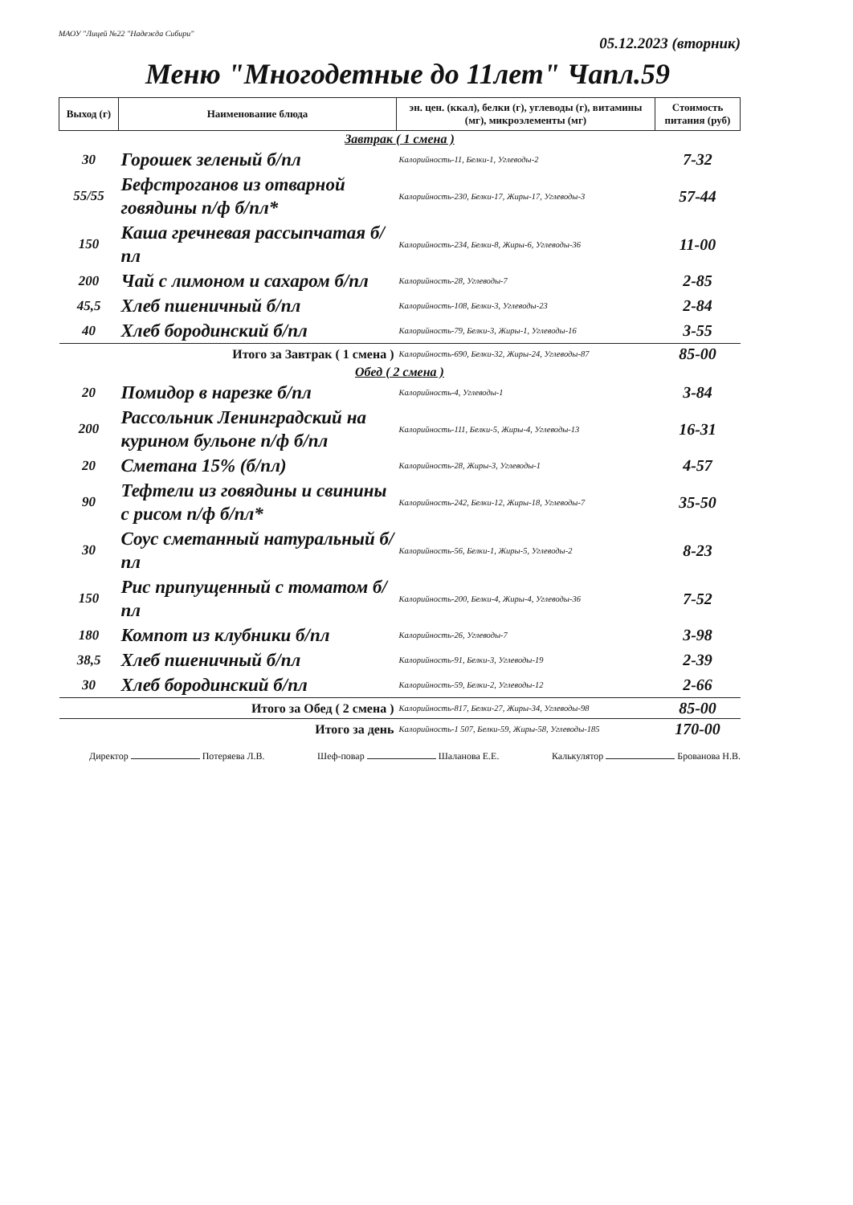МАОУ "Лицей №22 "Надежда Сибири"
05.12.2023 (вторник)
Меню "Многодетные до 11лет" Чапл.59
| Выход (г) | Наименование блюда | эн. цен. (ккал), белки (г), углеводы (г), витамины (мг), микроэлементы (мг) | Стоимость питания (руб) |
| --- | --- | --- | --- |
| Завтрак ( 1 смена ) | | | |
| 30 | Горошек зеленый б/пл | Калорийность-11, Белки-1, Углеводы-2 | 7-32 |
| 55/55 | Бефстроганов из отварной говядины п/ф б/пл* | Калорийность-230, Белки-17, Жиры-17, Углеводы-3 | 57-44 |
| 150 | Каша гречневая рассыпчатая б/пл | Калорийность-234, Белки-8, Жиры-6, Углеводы-36 | 11-00 |
| 200 | Чай с лимоном и сахаром б/пл | Калорийность-28, Углеводы-7 | 2-85 |
| 45,5 | Хлеб пшеничный б/пл | Калорийность-108, Белки-3, Углеводы-23 | 2-84 |
| 40 | Хлеб бородинский б/пл | Калорийность-79, Белки-3, Жиры-1, Углеводы-16 | 3-55 |
| Итого за Завтрак ( 1 смена ) | | Калорийность-690, Белки-32, Жиры-24, Углеводы-87 | 85-00 |
| Обед ( 2 смена ) | | | |
| 20 | Помидор в нарезке б/пл | Калорийность-4, Углеводы-1 | 3-84 |
| 200 | Рассольник Ленинградский на курином бульоне п/ф б/пл | Калорийность-111, Белки-5, Жиры-4, Углеводы-13 | 16-31 |
| 20 | Сметана 15% (б/пл) | Калорийность-28, Жиры-3, Углеводы-1 | 4-57 |
| 90 | Тефтели из говядины и свинины с рисом п/ф б/пл* | Калорийность-242, Белки-12, Жиры-18, Углеводы-7 | 35-50 |
| 30 | Соус сметанный натуральный б/пл | Калорийность-56, Белки-1, Жиры-5, Углеводы-2 | 8-23 |
| 150 | Рис припущенный с томатом б/пл | Калорийность-200, Белки-4, Жиры-4, Углеводы-36 | 7-52 |
| 180 | Компот из клубники б/пл | Калорийность-26, Углеводы-7 | 3-98 |
| 38,5 | Хлеб пшеничный б/пл | Калорийность-91, Белки-3, Углеводы-19 | 2-39 |
| 30 | Хлеб бородинский б/пл | Калорийность-59, Белки-2, Углеводы-12 | 2-66 |
| Итого за Обед ( 2 смена ) | | Калорийность-817, Белки-27, Жиры-34, Углеводы-98 | 85-00 |
| Итого за день | | Калорийность-1 507, Белки-59, Жиры-58, Углеводы-185 | 170-00 |
Директор Потеряева Л.В. Шеф-повар Шаланова Е.Е. Калькулятор Брованова Н.В.